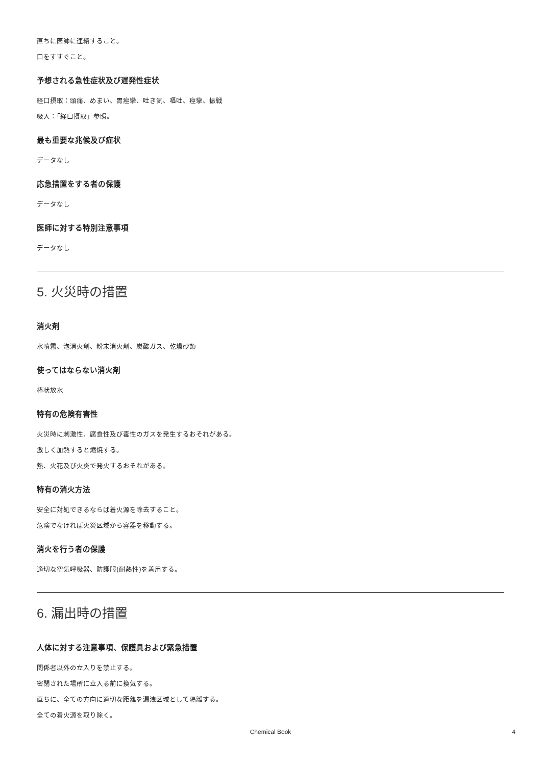直ちに医師に連絡すること。
口をすすぐこと。
予想される急性症状及び遅発性症状
経口摂取：頭痛、めまい、胃痙攣、吐き気、嘔吐、痙攣、振戦
吸入：「経口摂取」参照。
最も重要な兆候及び症状
データなし
応急措置をする者の保護
データなし
医師に対する特別注意事項
データなし
5. 火災時の措置
消火剤
水噴霧、泡消火剤、粉末消火剤、炭酸ガス、乾燥砂類
使ってはならない消火剤
棒状放水
特有の危険有害性
火災時に刺激性、腐食性及び毒性のガスを発生するおそれがある。
激しく加熱すると燃焼する。
熱、火花及び火炎で発火するおそれがある。
特有の消火方法
安全に対処できるならば着火源を除去すること。
危険でなければ火災区域から容器を移動する。
消火を行う者の保護
適切な空気呼吸器、防護服(耐熱性)を着用する。
6. 漏出時の措置
人体に対する注意事項、保護具および緊急措置
関係者以外の立入りを禁止する。
密閉された場所に立入る前に換気する。
直ちに、全ての方向に適切な距離を漏洩区域として隔離する。
全ての着火源を取り除く。
Chemical Book
4